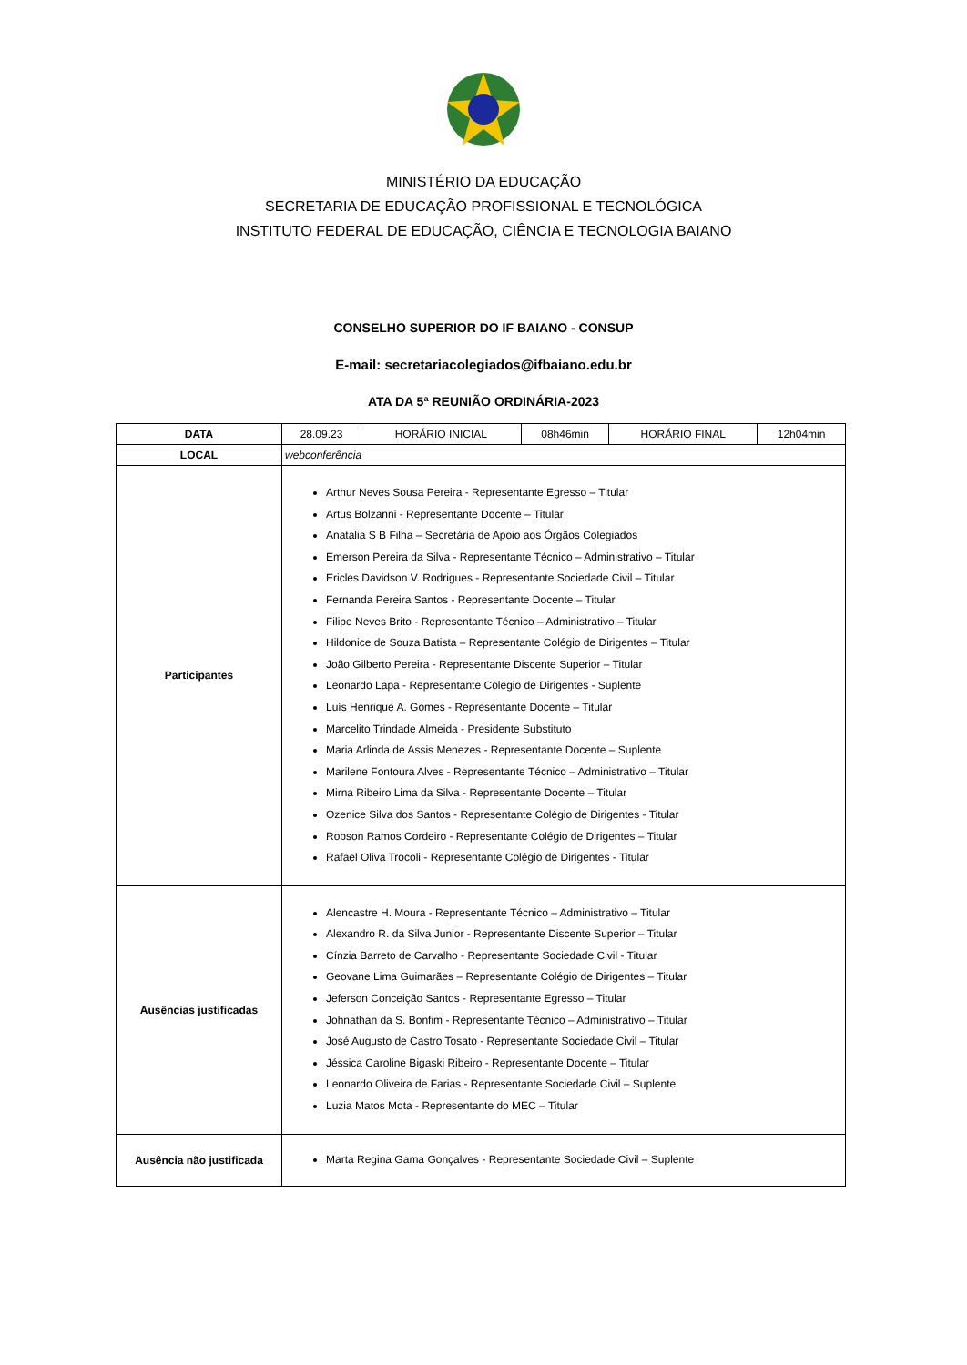MINISTÉRIO DA EDUCAÇÃO
SECRETARIA DE EDUCAÇÃO PROFISSIONAL E TECNOLÓGICA
INSTITUTO FEDERAL DE EDUCAÇÃO, CIÊNCIA E TECNOLOGIA BAIANO
CONSELHO SUPERIOR DO IF BAIANO - CONSUP
E-mail: secretariacolegiados@ifbaiano.edu.br
ATA DA 5ª REUNIÃO ORDINÁRIA-2023
| DATA | 28.09.23 | HORÁRIO INICIAL | 08h46min | HORÁRIO FINAL | 12h04min |
| LOCAL | webconferência | | | | |
| Participantes | Arthur Neves Sousa Pereira - Representante Egresso – Titular Artus Bolzanni - Representante Docente – Titular Anatalia S B Filha – Secretária de Apoio aos Órgãos Colegiados Emerson Pereira da Silva - Representante Técnico – Administrativo – Titular Ericles Davidson V. Rodrigues - Representante Sociedade Civil – Titular Fernanda Pereira Santos - Representante Docente – Titular Filipe Neves Brito - Representante Técnico – Administrativo – Titular Hildonice de Souza Batista – Representante Colégio de Dirigentes – Titular João Gilberto Pereira - Representante Discente Superior – Titular Leonardo Lapa - Representante Colégio de Dirigentes - Suplente Luís Henrique A. Gomes - Representante Docente – Titular Marcelito Trindade Almeida - Presidente Substituto Maria Arlinda de Assis Menezes - Representante Docente – Suplente Marilene Fontoura Alves - Representante Técnico – Administrativo – Titular Mirna Ribeiro Lima da Silva - Representante Docente – Titular Ozenice Silva dos Santos - Representante Colégio de Dirigentes - Titular Robson Ramos Cordeiro - Representante Colégio de Dirigentes – Titular Rafael Oliva Trocoli - Representante Colégio de Dirigentes - Titular | | | | |
| Ausências justificadas | Alencastre H. Moura - Representante Técnico – Administrativo – Titular Alexandro R. da Silva Junior - Representante Discente Superior – Titular Cínzia Barreto de Carvalho - Representante Sociedade Civil - Titular Geovane Lima Guimarães – Representante Colégio de Dirigentes – Titular Jeferson Conceição Santos - Representante Egresso – Titular Johnathan da S. Bonfim - Representante Técnico – Administrativo – Titular José Augusto de Castro Tosato - Representante Sociedade Civil – Titular Jéssica Caroline Bigaski Ribeiro - Representante Docente – Titular Leonardo Oliveira de Farias - Representante Sociedade Civil – Suplente Luzia Matos Mota - Representante do MEC – Titular | | | | |
| Ausência não justificada | Marta Regina Gama Gonçalves - Representante Sociedade Civil – Suplente | | | | |